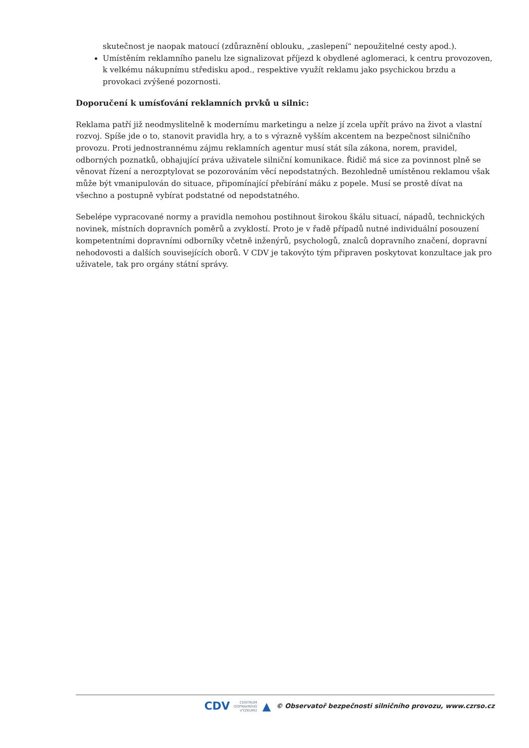skutečnost je naopak matoucí (zdůraznění oblouku, „zaslepení“ nepoužitelné cesty apod.).
Umístěním reklamního panelu lze signalizovat příjezd k obydlené aglomeraci, k centru provozoven, k velkému nákupnímu středisku apod., respektive využít reklamu jako psychickou brzdu a provokaci zvýšené pozornosti.
Doporučení k umísťování reklamních prvků u silnic:
Reklama patří již neodmyslitelně k modernímu marketingu a nelze jí zcela upřít právo na život a vlastní rozvoj. Spíše jde o to, stanovit pravidla hry, a to s výrazně vyšším akcentem na bezpečnost silničního provozu. Proti jednostrannému zájmu reklamních agentur musí stát síla zákona, norem, pravidel, odborných poznatků, obhajující práva uživatele silniční komunikace. Řidič má sice za povinnost plně se věnovat řízení a nerozptylovat se pozorováním věcí nepodstatných. Bezohledně umístěnou reklamou však může být vmanipulován do situace, připomínající přebírání máku z popele. Musí se prostě dívat na všechno a postupně vybírat podstatné od nepodstatného.
Sebelépe vypracované normy a pravidla nemohou postihnout širokou škálu situací, nápadů, technických novinek, místních dopravních poměrů a zvyklostí. Proto je v řadě případů nutné individuální posouzení kompetentními dopravními odborníky včetně inženýrů, psychologů, znalců dopravního značení, dopravní nehodovosti a dalších souvisejících oborů. V CDV je takovýto tým připraven poskytovat konzultace jak pro uživatele, tak pro orgány státní správy.
CDV CENTRUM
DOPRAVNÍHO
VÝZKUMU ▲ © Observatoř bezpečnosti silničního provozu, www.czrso.cz